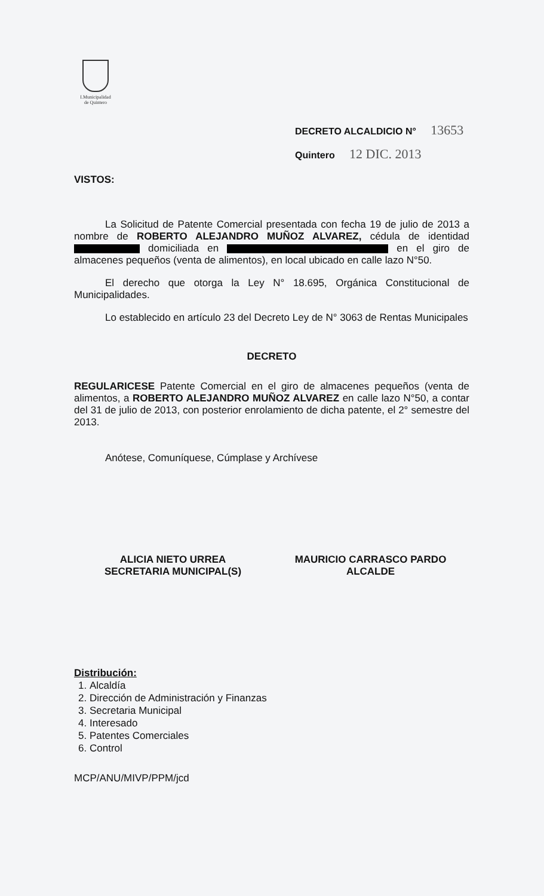I.Municipalidad
de Quintero
DECRETO ALCALDICIO N° 13653
Quintero 12 DIC. 2013
VISTOS:
La Solicitud de Patente Comercial presentada con fecha 19 de julio de 2013 a nombre de ROBERTO ALEJANDRO MUÑOZ ALVAREZ, cédula de identidad domiciliada en en el giro de almacenes pequeños (venta de alimentos), en local ubicado en calle lazo N°50.
El derecho que otorga la Ley N° 18.695, Orgánica Constitucional de Municipalidades.
Lo establecido en artículo 23 del Decreto Ley de N° 3063 de Rentas Municipales
DECRETO
REGULARICESE Patente Comercial en el giro de almacenes pequeños (venta de alimentos, a ROBERTO ALEJANDRO MUÑOZ ALVAREZ en calle lazo N°50, a contar del 31 de julio de 2013, con posterior enrolamiento de dicha patente, el 2° semestre del 2013.
Anótese, Comuníquese, Cúmplase y Archívese
ALICIA NIETO URREA
SECRETARIA MUNICIPAL(S)
MAURICIO CARRASCO PARDO
ALCALDE
Distribución:
1. Alcaldía
2. Dirección de Administración y Finanzas
3. Secretaria Municipal
4. Interesado
5. Patentes Comerciales
6. Control
MCP/ANU/MIVP/PPM/jcd